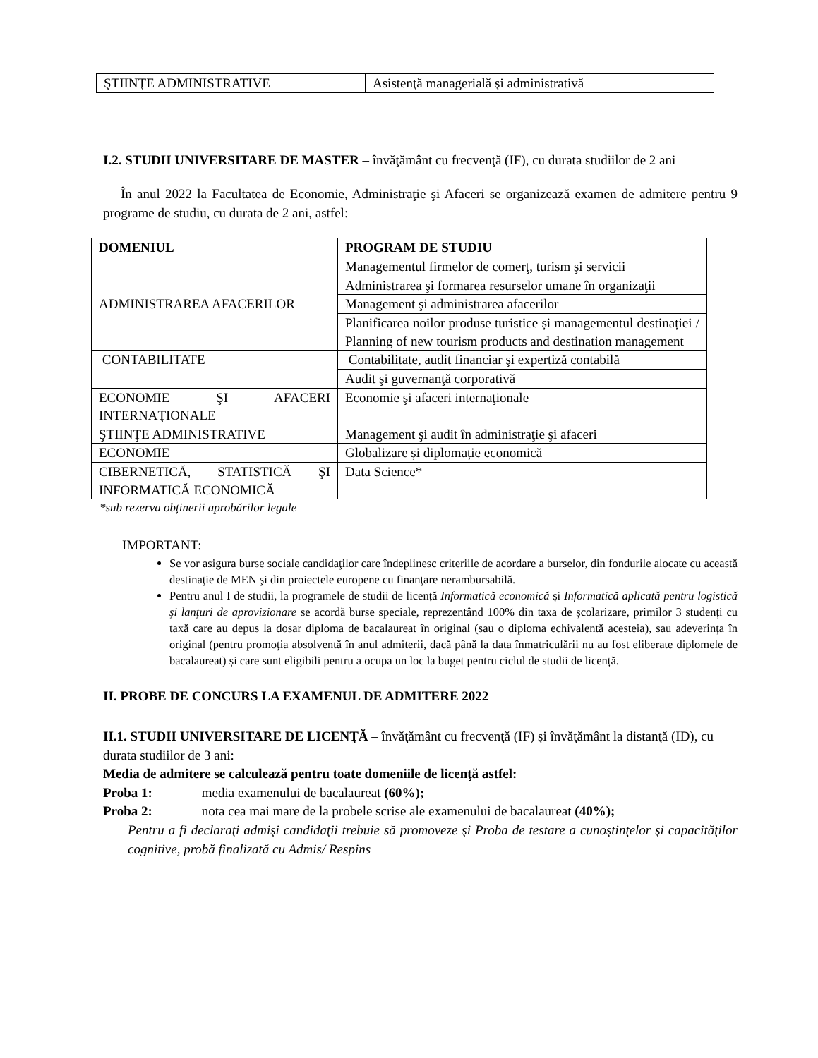| ŞTIINŢE ADMINISTRATIVE | Asistenţă managerială şi administrativă |
I.2. STUDII UNIVERSITARE DE MASTER – învăţământ cu frecvenţă (IF), cu durata studiilor de 2 ani
În anul 2022 la Facultatea de Economie, Administraţie şi Afaceri se organizează examen de admitere pentru 9 programe de studiu, cu durata de 2 ani, astfel:
| DOMENIUL | PROGRAM DE STUDIU |
| --- | --- |
| ADMINISTRAREA AFACERILOR | Managementul firmelor de comerţ, turism şi servicii |
| | Administrarea şi formarea resurselor umane în organizaţii |
| | Management şi administrarea afacerilor |
| | Planificarea noilor produse turistice și managementul destinației / Planning of new tourism products and destination management |
| CONTABILITATE | Contabilitate, audit financiar şi expertiză contabilă |
| | Audit şi guvernanţă corporativă |
| ECONOMIE ŞI AFACERI INTERNAŢIONALE | Economie şi afaceri internaţionale |
| ŞTIINŢE ADMINISTRATIVE | Management şi audit în administraţie şi afaceri |
| ECONOMIE | Globalizare și diplomație economică |
| CIBERNETICĂ, STATISTICĂ ŞI INFORMATICĂ ECONOMICĂ | Data Science* |
*sub rezerva obținerii aprobărilor legale
IMPORTANT:
Se vor asigura burse sociale candidaţilor care îndeplinesc criteriile de acordare a burselor, din fondurile alocate cu această destinaţie de MEN şi din proiectele europene cu finanţare nerambursabilă.
Pentru anul I de studii, la programele de studii de licență Informatică economică și Informatică aplicată pentru logistică şi lanţuri de aprovizionare se acordă burse speciale, reprezentând 100% din taxa de școlarizare, primilor 3 studenți cu taxă care au depus la dosar diploma de bacalaureat în original (sau o diploma echivalentă acesteia), sau adeverința în original (pentru promoția absolventă în anul admiterii, dacă până la data înmatriculării nu au fost eliberate diplomele de bacalaureat) și care sunt eligibili pentru a ocupa un loc la buget pentru ciclul de studii de licență.
II. PROBE DE CONCURS LA EXAMENUL DE ADMITERE 2022
II.1. STUDII UNIVERSITARE DE LICENŢĂ – învăţământ cu frecvenţă (IF) şi învăţământ la distanţă (ID), cu durata studiilor de 3 ani:
Media de admitere se calculează pentru toate domeniile de licenţă astfel:
Proba 1: media examenului de bacalaureat (60%);
Proba 2: nota cea mai mare de la probele scrise ale examenului de bacalaureat (40%);
Pentru a fi declaraţi admişi candidaţii trebuie să promoveze şi Proba de testare a cunoştinţelor şi capacităţilor cognitive, probă finalizată cu Admis/ Respins